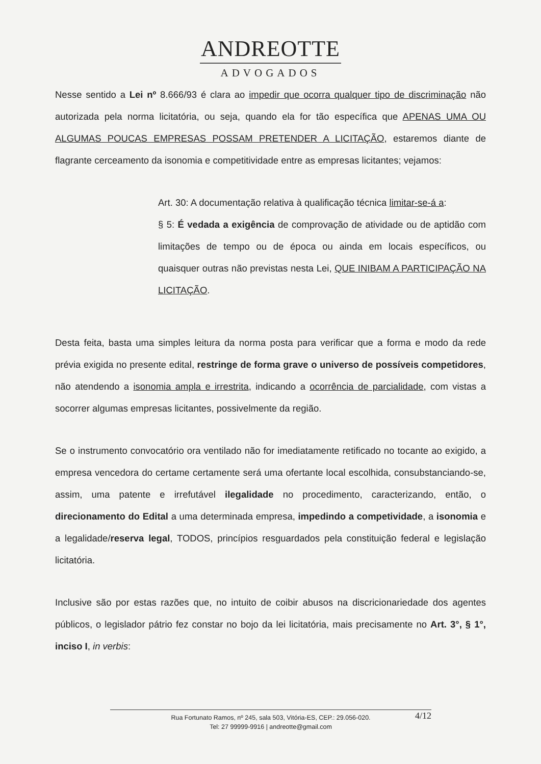ANDREOTTE
ADVOGADOS
Nesse sentido a Lei nº 8.666/93 é clara ao impedir que ocorra qualquer tipo de discriminação não autorizada pela norma licitatória, ou seja, quando ela for tão específica que APENAS UMA OU ALGUMAS POUCAS EMPRESAS POSSAM PRETENDER A LICITAÇÃO, estaremos diante de flagrante cerceamento da isonomia e competitividade entre as empresas licitantes; vejamos:
Art. 30: A documentação relativa à qualificação técnica limitar-se-á a:
§ 5: É vedada a exigência de comprovação de atividade ou de aptidão com limitações de tempo ou de época ou ainda em locais específicos, ou quaisquer outras não previstas nesta Lei, QUE INIBAM A PARTICIPAÇÃO NA LICITAÇÃO.
Desta feita, basta uma simples leitura da norma posta para verificar que a forma e modo da rede prévia exigida no presente edital, restringe de forma grave o universo de possíveis competidores, não atendendo a isonomia ampla e irrestrita, indicando a ocorrência de parcialidade, com vistas a socorrer algumas empresas licitantes, possivelmente da região.
Se o instrumento convocatório ora ventilado não for imediatamente retificado no tocante ao exigido, a empresa vencedora do certame certamente será uma ofertante local escolhida, consubstanciando-se, assim, uma patente e irrefutável ilegalidade no procedimento, caracterizando, então, o direcionamento do Edital a uma determinada empresa, impedindo a competividade, a isonomia e a legalidade/reserva legal, TODOS, princípios resguardados pela constituição federal e legislação licitatória.
Inclusive são por estas razões que, no intuito de coibir abusos na discricionariedade dos agentes públicos, o legislador pátrio fez constar no bojo da lei licitatória, mais precisamente no Art. 3°, § 1°, inciso I, in verbis:
Rua Fortunato Ramos, nº 245, sala 503, Vitória-ES, CEP.: 29.056-020.
Tel: 27 99999-9916 | andreotte@gmail.com
4/12